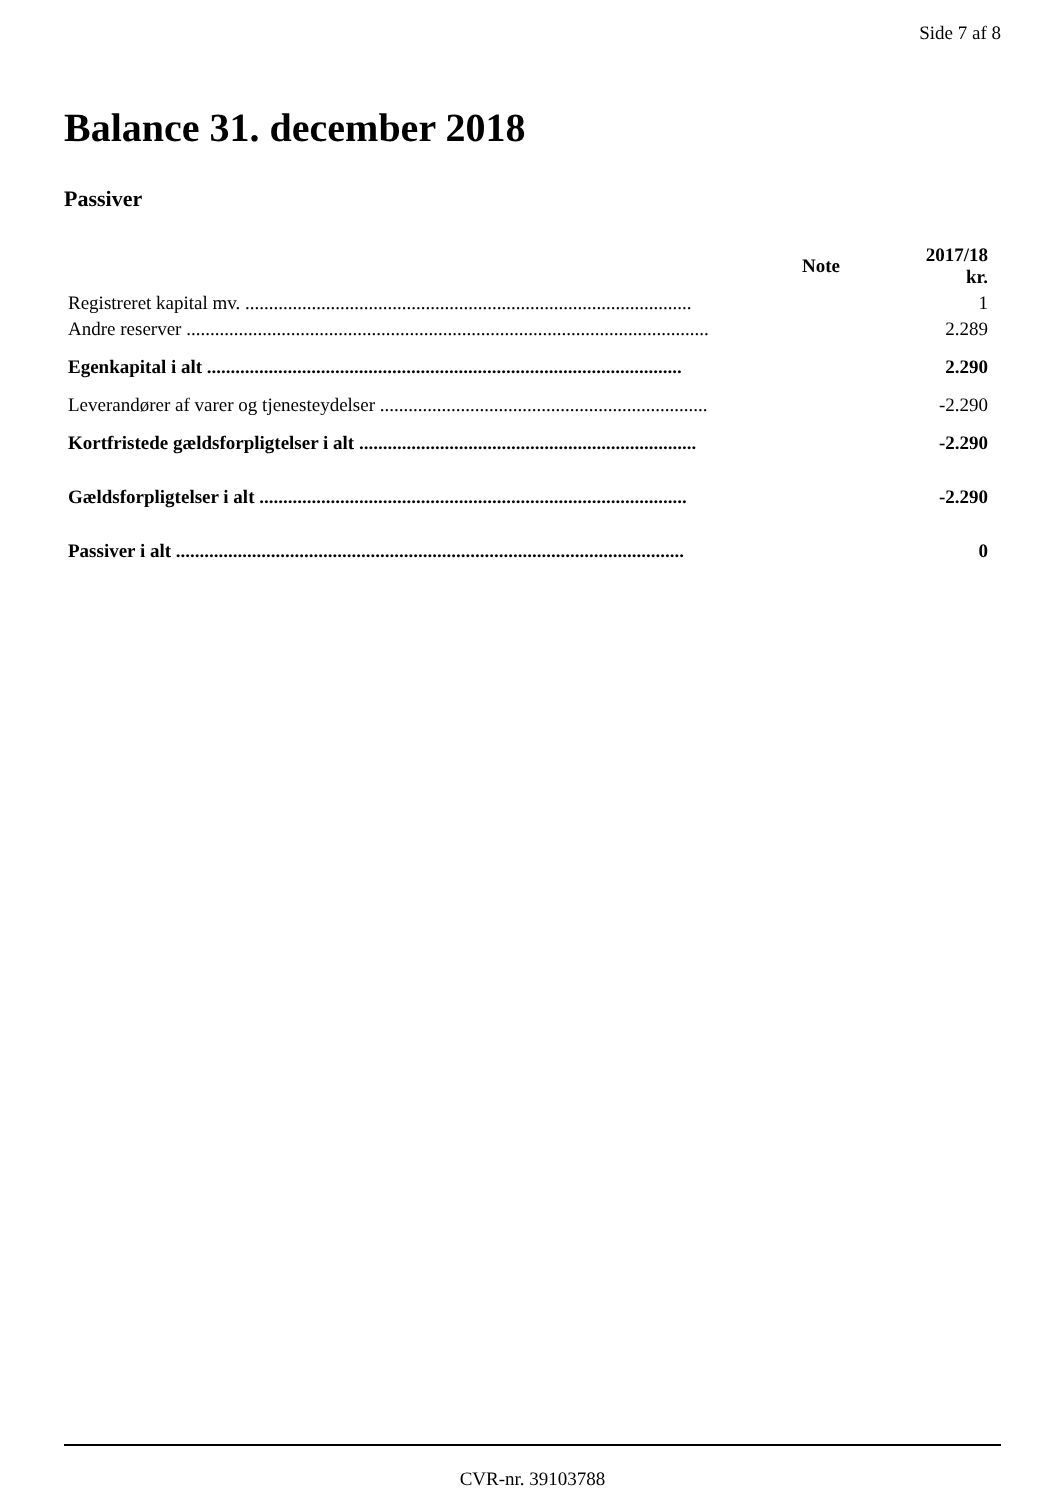Side 7 af 8
Balance 31. december 2018
Passiver
| | Note | 2017/18 kr. |
| --- | --- | --- |
| Registreret kapital mv. .............................................................................................. | | 1 |
| Andre reserver .............................................................................................................. | | 2.289 |
| Egenkapital i alt .................................................................................................... | | 2.290 |
| Leverandører af varer og tjenesteydelser ..................................................................... | | -2.290 |
| Kortfristede gældsforpligtelser i alt ....................................................................... | | -2.290 |
| Gældsforpligtelser i alt .......................................................................................... | | -2.290 |
| Passiver i alt ........................................................................................................... | | 0 |
CVR-nr. 39103788